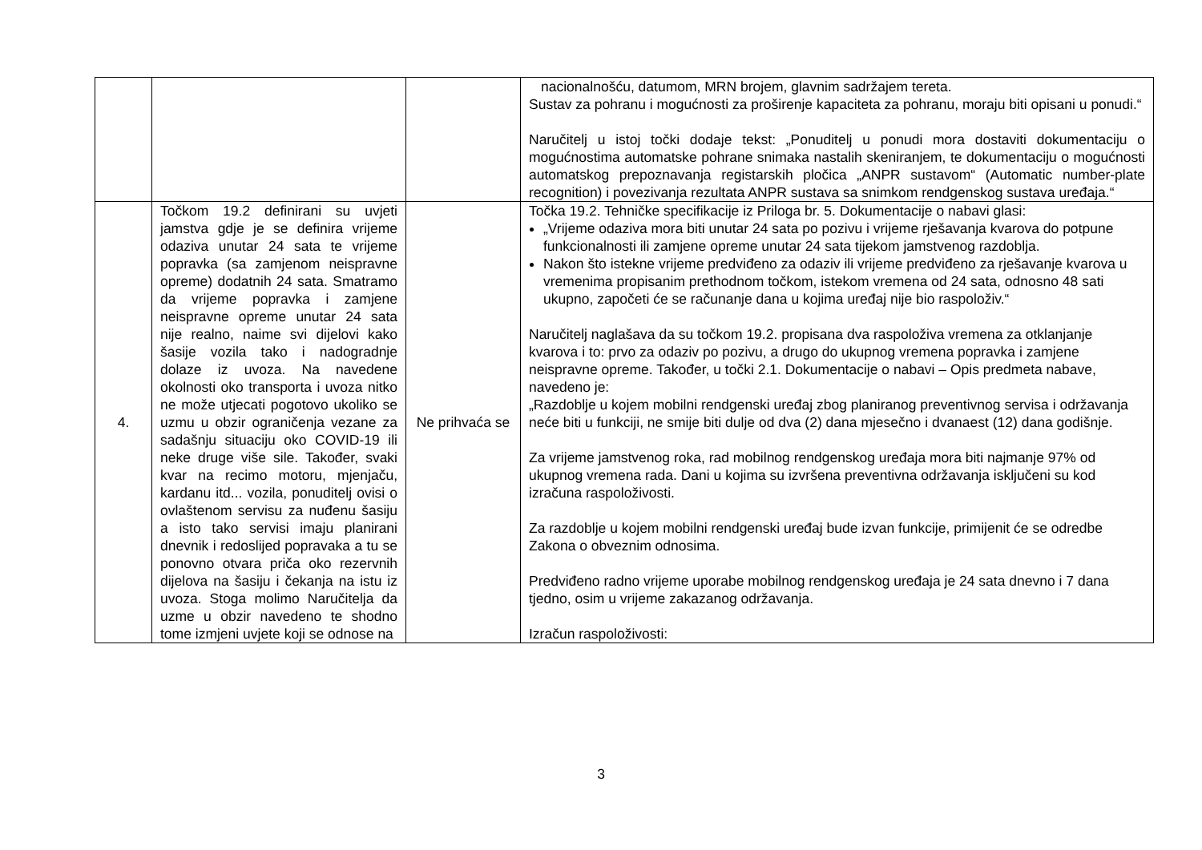| | | | nacionalnošću, datumom, MRN brojem, glavnim sadržajem tereta. Sustav za pohranu i mogućnosti za proširenje kapaciteta za pohranu, moraju biti opisani u ponudi.“ Naručitelj u istoj točki dodaje tekst: „Ponuditelj u ponudi mora dostaviti dokumentaciju o mogućnostima automatske pohrane snimaka nastalih skeniranjem, te dokumentaciju o mogućnosti automatskog prepoznavanja registarskih pločica „ANPR sustavom“ (Automatic number-plate recognition) i povezivanja rezultata ANPR sustava sa snimkom rendgenskog sustava uređaja.“ |
| 4. | Točkom 19.2 definirani su uvjeti jamstva gdje je se definira vrijeme odaziva unutar 24 sata te vrijeme popravka (sa zamjenom neispravne opreme) dodatnih 24 sata. Smatramo da vrijeme popravka i zamjene neispravne opreme unutar 24 sata nije realno, naime svi dijelovi kako šasije vozila tako i nadogradnje dolaze iz uvoza. Na navedene okolnosti oko transporta i uvoza nitko ne može utjecati pogotovo ukoliko se uzmu u obzir ograničenja vezane za sadašnju situaciju oko COVID-19 ili neke druge više sile. Također, svaki kvar na recimo motoru, mjenjaču, kardanu itd... vozila, ponuditelj ovisi o ovlaštenom servisu za nuđenu šasiju a isto tako servisi imaju planirani dnevnik i redoslijed popravaka a tu se ponovno otvara priča oko rezervnih dijelova na šasiju i čekanja na istu iz uvoza. Stoga molimo Naručitelja da uzme u obzir navedeno te shodno tome izmjeni uvjete koji se odnose na | Ne prihvaća se | Točka 19.2. Tehničke specifikacije iz Priloga br. 5. Dokumentacije o nabavi glasi: „Vrijeme odaziva mora biti unutar 24 sata po pozivu i vrijeme rješavanja kvarova do potpune funkcionalnosti ili zamjene opreme unutar 24 sata tijekom jamstvenog razdoblja. Nakon što istekne vrijeme predviđeno za odaziv ili vrijeme predviđeno za rješavanje kvarova u vremenima propisanim prethodnom točkom, istekom vremena od 24 sata, odnosno 48 sati ukupno, započeti će se računanje dana u kojima uređaj nije bio raspoloživ.“ Naručitelj naglašava da su točkom 19.2. propisana dva raspoloživa vremena za otklanjanje kvarova i to: prvo za odaziv po pozivu, a drugo do ukupnog vremena popravka i zamjene neispravne opreme. Također, u točki 2.1. Dokumentacije o nabavi – Opis predmeta nabave, navedeno je: „Razdoblje u kojem mobilni rendgenski uređaj zbog planiranog preventivnog servisa i održavanja neće biti u funkciji, ne smije biti dulje od dva (2) dana mjesečno i dvanaest (12) dana godišnje. Za vrijeme jamstvenog roka, rad mobilnog rendgenskog uređaja mora biti najmanje 97% od ukupnog vremena rada. Dani u kojima su izvršena preventivna održavanja isključeni su kod izračuna raspoloživosti. Za razdoblje u kojem mobilni rendgenski uređaj bude izvan funkcije, primijenit će se odredbe Zakona o obveznim odnosima. Predviđeno radno vrijeme uporabe mobilnog rendgenskog uređaja je 24 sata dnevno i 7 dana tjedno, osim u vrijeme zakazanog održavanja. Izračun raspoloživosti: |
3